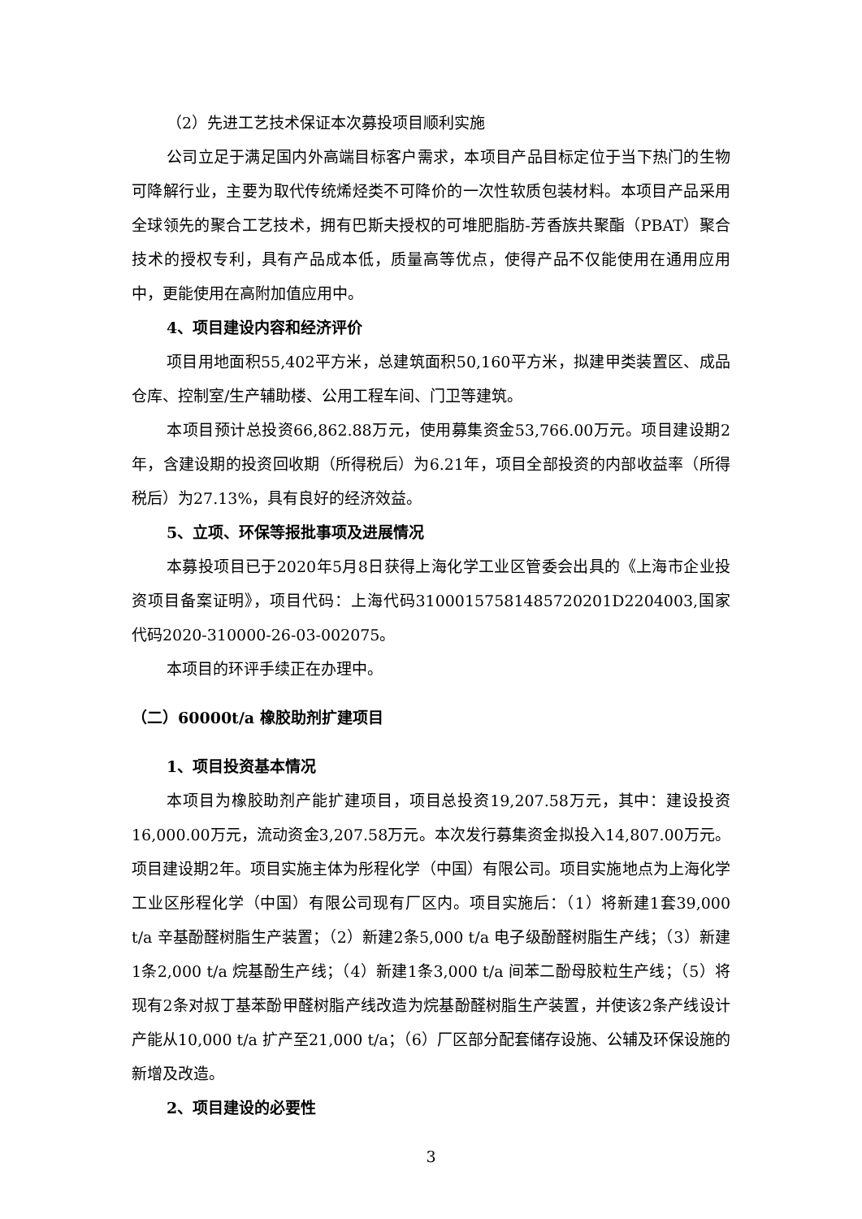（2）先进工艺技术保证本次募投项目顺利实施
公司立足于满足国内外高端目标客户需求，本项目产品目标定位于当下热门的生物可降解行业，主要为取代传统烯烃类不可降价的一次性软质包装材料。本项目产品采用全球领先的聚合工艺技术，拥有巴斯夫授权的可堆肥脂肪-芳香族共聚酯（PBAT）聚合技术的授权专利，具有产品成本低，质量高等优点，使得产品不仅能使用在通用应用中，更能使用在高附加值应用中。
4、项目建设内容和经济评价
项目用地面积55,402平方米，总建筑面积50,160平方米，拟建甲类装置区、成品仓库、控制室/生产辅助楼、公用工程车间、门卫等建筑。
本项目预计总投资66,862.88万元，使用募集资金53,766.00万元。项目建设期2年，含建设期的投资回收期（所得税后）为6.21年，项目全部投资的内部收益率（所得税后）为27.13%，具有良好的经济效益。
5、立项、环保等报批事项及进展情况
本募投项目已于2020年5月8日获得上海化学工业区管委会出具的《上海市企业投资项目备案证明》，项目代码：上海代码31000157581485720201D2204003,国家代码2020-310000-26-03-002075。
本项目的环评手续正在办理中。
（二）60000t/a 橡胶助剂扩建项目
1、项目投资基本情况
本项目为橡胶助剂产能扩建项目，项目总投资19,207.58万元，其中：建设投资16,000.00万元，流动资金3,207.58万元。本次发行募集资金拟投入14,807.00万元。项目建设期2年。项目实施主体为彤程化学（中国）有限公司。项目实施地点为上海化学工业区彤程化学（中国）有限公司现有厂区内。项目实施后：（1）将新建1套39,000 t/a 辛基酚醛树脂生产装置；（2）新建2条5,000 t/a 电子级酚醛树脂生产线；（3）新建1条2,000 t/a 烷基酚生产线；（4）新建1条3,000 t/a 间苯二酚母胶粒生产线；（5）将现有2条对叔丁基苯酚甲醛树脂产线改造为烷基酚醛树脂生产装置，并使该2条产线设计产能从10,000 t/a 扩产至21,000 t/a；（6）厂区部分配套储存设施、公辅及环保设施的新增及改造。
2、项目建设的必要性
3